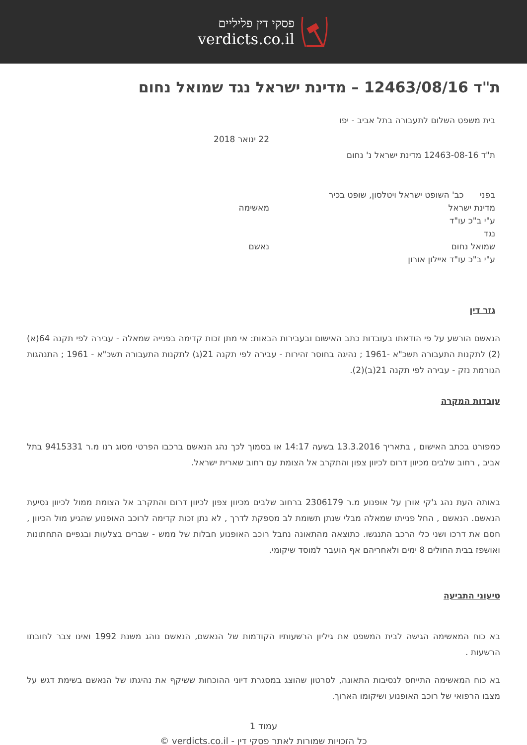פסקי דין פליליים
verdicts.co.il
ת"ד 12463/08/16 – מדינת ישראל נגד שמואל נחום
בית משפט השלום לתעבורה בתל אביב - יפו
22 ינואר 2018
ת"ד 12463-08-16 מדינת ישראל נ' נחום
בפני כב' השופט ישראל ויטלסון, שופט בכיר
מדינת ישראל מאשימה
ע"י ב"כ עו"ד
נגד
שמואל נחום נאשם
ע"י ב"כ עו"ד איילון אורון
גזר דין
הנאשם הורשע על פי הודאתו בעובדות כתב האישום ובעבירות הבאות: אי מתן זכות קדימה בפנייה שמאלה - עבירה לפי תקנה 64(א)(2) לתקנות התעבורה תשכ"א -1961 ; נהיגה בחוסר זהירות - עבירה לפי תקנה 21(ג) לתקנות התעבורה תשכ"א - 1961 ; התנהגות הגורמת נזק - עבירה לפי תקנה 21(ב)(2).
עובדות המקרה
כמפורט בכתב האישום , בתאריך 13.3.2016 בשעה 14:17 או בסמוך לכך נהג הנאשם ברכבו הפרטי מסוג רנו מ.ר 9415331 בתל אביב , רחוב שלבים מכיוון דרום לכיוון צפון והתקרב אל הצומת עם רחוב שארית ישראל.
באותה העת נהג ג'קי אורן על אופנוע מ.ר 2306179 ברחוב שלבים מכיוון צפון לכיוון דרום והתקרב אל הצומת ממול לכיוון נסיעת הנאשם. הנאשם , החל פנייתו שמאלה מבלי שנתן תשומת לב מספקת לדרך , לא נתן זכות קדימה לרוכב האופנוע שהגיע מול הכיוון , חסם את דרכו ושני כלי הרכב התנגשו. כתוצאה מהתאונה נחבל רוכב האופנוע חבלות של ממש - שברים בצלעות ובגפיים התחתונות ואושפז בבית החולים 8 ימים ולאחריהם אף הועבר למוסד שיקומי.
טיעוני התביעה
בא כוח המאשימה הגישה לבית המשפט את גיליון הרשעותיו הקודמות של הנאשם, הנאשם נוהג משנת 1992 ואינו צבר לחובתו הרשעות .
בא כוח המאשימה התייחס לנסיבות התאונה, לסרטון שהוצג במסגרת דיוני ההוכחות ששיקף את נהיגתו של הנאשם בשימת דגש על מצבו הרפואי של רוכב האופנוע ושיקומו הארוך.
עמוד 1
כל הזכויות שמורות לאתר פסקי דין - verdicts.co.il ©